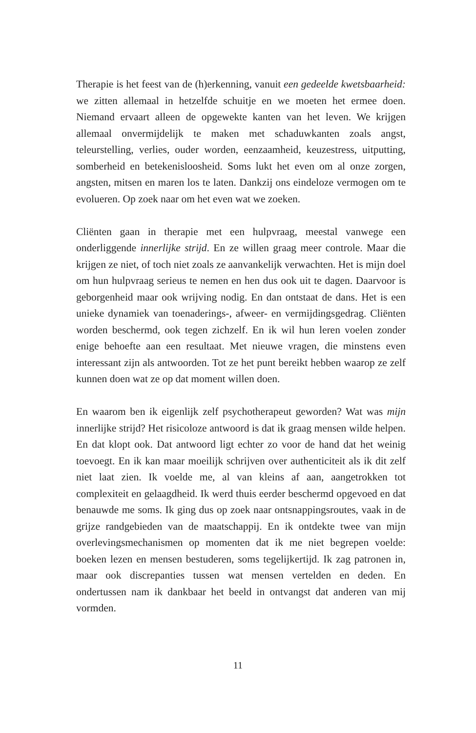Therapie is het feest van de (h)erkenning, vanuit een gedeelde kwetsbaarheid: we zitten allemaal in hetzelfde schuitje en we moeten het ermee doen. Niemand ervaart alleen de opgewekte kanten van het leven. We krijgen allemaal onvermijdelijk te maken met schaduwkanten zoals angst, teleurstelling, verlies, ouder worden, eenzaamheid, keuzestress, uitputting, somberheid en betekenisloosheid. Soms lukt het even om al onze zorgen, angsten, mitsen en maren los te laten. Dankzij ons eindeloze vermogen om te evolueren. Op zoek naar om het even wat we zoeken.
Cliënten gaan in therapie met een hulpvraag, meestal vanwege een onderliggende innerlijke strijd. En ze willen graag meer controle. Maar die krijgen ze niet, of toch niet zoals ze aanvankelijk verwachten. Het is mijn doel om hun hulpvraag serieus te nemen en hen dus ook uit te dagen. Daarvoor is geborgenheid maar ook wrijving nodig. En dan ontstaat de dans. Het is een unieke dynamiek van toenaderings-, afweer- en vermijdingsgedrag. Cliënten worden beschermd, ook tegen zichzelf. En ik wil hun leren voelen zonder enige behoefte aan een resultaat. Met nieuwe vragen, die minstens even interessant zijn als antwoorden. Tot ze het punt bereikt hebben waarop ze zelf kunnen doen wat ze op dat moment willen doen.
En waarom ben ik eigenlijk zelf psychotherapeut geworden? Wat was mijn innerlijke strijd? Het risicoloze antwoord is dat ik graag mensen wilde helpen. En dat klopt ook. Dat antwoord ligt echter zo voor de hand dat het weinig toevoegt. En ik kan maar moeilijk schrijven over authenticiteit als ik dit zelf niet laat zien. Ik voelde me, al van kleins af aan, aangetrokken tot complexiteit en gelaagdheid. Ik werd thuis eerder beschermd opgevoed en dat benauwde me soms. Ik ging dus op zoek naar ontsnappingsroutes, vaak in de grijze randgebieden van de maatschappij. En ik ontdekte twee van mijn overlevingsmechanismen op momenten dat ik me niet begrepen voelde: boeken lezen en mensen bestuderen, soms tegelijkertijd. Ik zag patronen in, maar ook discrepanties tussen wat mensen vertelden en deden. En ondertussen nam ik dankbaar het beeld in ontvangst dat anderen van mij vormden.
11